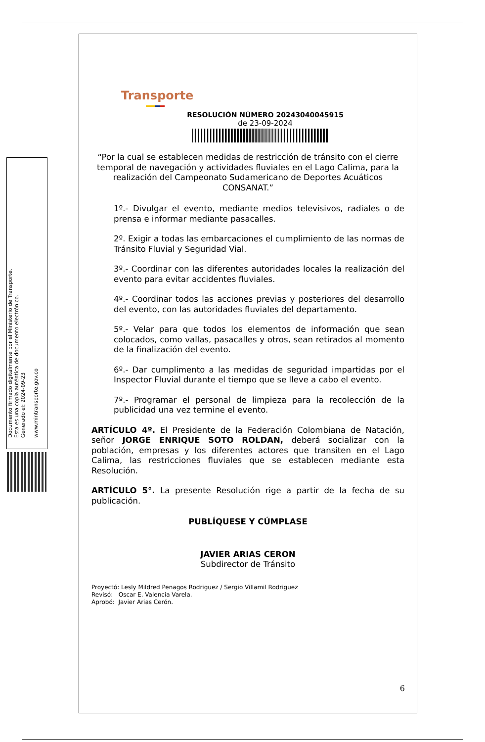Documento firmado digitalmente por el Ministerio de Transporte.
Esta es una copia auténtica de documento electrónico.
Generado el: 2024-09-23
www.mintransporte.gov.co
Transporte
RESOLUCIÓN NÚMERO 20243040045915
de 23-09-2024
“Por la cual se establecen medidas de restricción de tránsito con el cierre temporal de navegación y actividades fluviales en el Lago Calima, para la realización del Campeonato Sudamericano de Deportes Acuáticos CONSANAT.”
1º.- Divulgar el evento, mediante medios televisivos, radiales o de prensa e informar mediante pasacalles.
2º. Exigir a todas las embarcaciones el cumplimiento de las normas de Tránsito Fluvial y Seguridad Vial.
3º.- Coordinar con las diferentes autoridades locales la realización del evento para evitar accidentes fluviales.
4º.- Coordinar todos las acciones previas y posteriores del desarrollo del evento, con las autoridades fluviales del departamento.
5º.- Velar para que todos los elementos de información que sean colocados, como vallas, pasacalles y otros, sean retirados al momento de la finalización del evento.
6º.- Dar cumplimento a las medidas de seguridad impartidas por el Inspector Fluvial durante el tiempo que se lleve a cabo el evento.
7º.- Programar el personal de limpieza para la recolección de la publicidad una vez termine el evento.
ARTÍCULO 4º. El Presidente de la Federación Colombiana de Natación, señor JORGE ENRIQUE SOTO ROLDAN, deberá socializar con la población, empresas y los diferentes actores que transiten en el Lago Calima, las restricciones fluviales que se establecen mediante esta Resolución.
ARTÍCULO 5°. La presente Resolución rige a partir de la fecha de su publicación.
PUBLÍQUESE Y CÚMPLASE
JAVIER ARIAS CERON
Subdirector de Tránsito
Proyectó: Lesly Mildred Penagos Rodriguez / Sergio Villamil Rodriguez
Revisó: Oscar E. Valencia Varela.
Aprobó: Javier Arias Cerón.
6